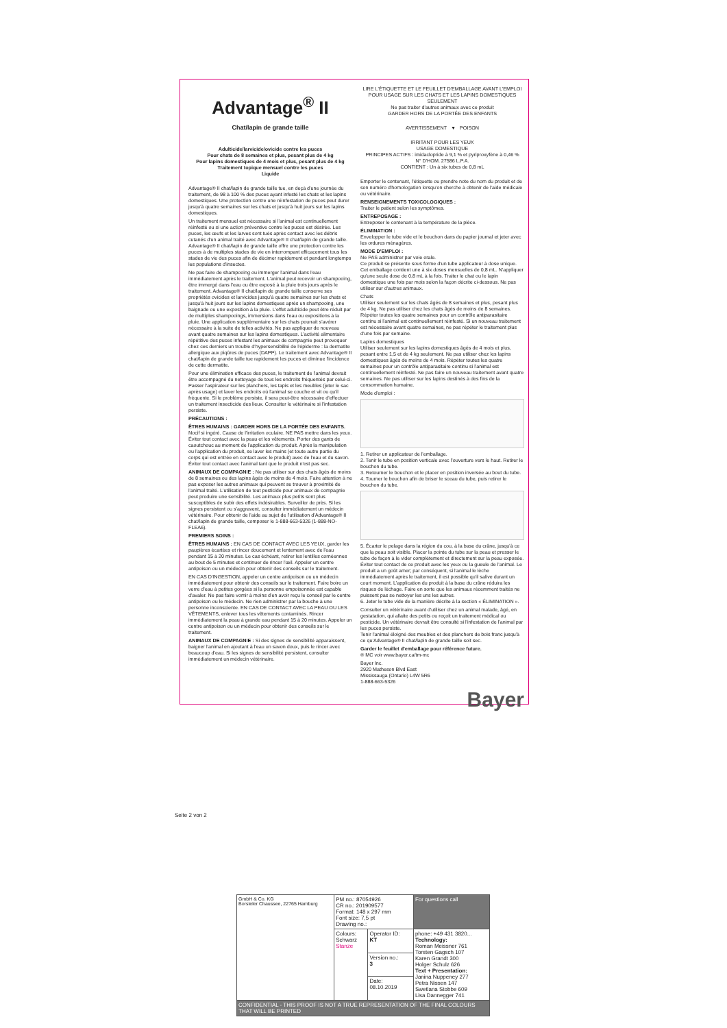Advantage<sup>®</sup> II
Chat/lapin de grande taille
Adulticide/larvicide/ovicide contre les puces
Pour chats de 8 semaines et plus, pesant plus de 4 kg
Pour lapins domestiques de 4 mois et plus, pesant plus de 4 kg
Traitement topique mensuel contre les puces
Liquide
Advantage® II chat/lapin de grande taille tue, en deçà d'une journée du traitement, de 98 à 100 % des puces ayant infesté les chats et les lapins domestiques. Une protection contre une réinfestation de puces peut durer jusqu'à quatre semaines sur les chats et jusqu'à huit jours sur les lapins domestiques.
Un traitement mensuel est nécessaire si l'animal est continuellement réinfesté ou si une action préventive contre les puces est désirée. Les puces, les œufs et les larves sont tués après contact avec les débris cutanés d'un animal traité avec Advantage® II chat/lapin de grande taille. Advantage® II chat/lapin de grande taille offre une protection contre les puces à de multiples stades de vie en interrompant efficacement tous les stades de vie des puces afin de décimer rapidement et pendant longtemps les populations d'insectes.
Ne pas faire de shampooing ou immerger l'animal dans l'eau immédiatement après le traitement. L'animal peut recevoir un shampooing, être immergé dans l'eau ou être exposé à la pluie trois jours après le traitement. Advantage® II chat/lapin de grande taille conserve ses propriétés ovicides et larvicides jusqu'à quatre semaines sur les chats et jusqu'à huit jours sur les lapins domestiques après un shampooing, une baignade ou une exposition à la pluie. L'effet adulticide peut être réduit par de multiples shampooings, immersions dans l'eau ou expositions à la pluie. Une application supplémentaire sur les chats pourrait s'avérer nécessaire à la suite de telles activités. Ne pas appliquer de nouveau avant quatre semaines sur les lapins domestiques. L'activité alimentaire répétitive des puces infestant les animaux de compagnie peut provoquer chez ces derniers un trouble d'hypersensibilité de l'épiderme : la dermatite allergique aux piqûres de puces (DAPP). Le traitement avec Advantage® II chat/lapin de grande taille tue rapidement les puces et diminue l'incidence de cette dermatite.
Pour une élimination efficace des puces, le traitement de l'animal devrait être accompagné du nettoyage de tous les endroits fréquentés par celui-ci. Passer l'aspirateur sur les planchers, les tapis et les meubles (jeter le sac après usage) et laver les endroits où l'animal se couche et vit ou qu'il fréquente. Si le problème persiste, il sera peut-être nécessaire d'effectuer un traitement insecticide des lieux. Consulter le vétérinaire si l'infestation persiste.
PRÉCAUTIONS :
ÊTRES HUMAINS : GARDER HORS DE LA PORTÉE DES ENFANTS. Nocif si ingéré. Cause de l'irritation oculaire. NE PAS mettre dans les yeux. Éviter tout contact avec la peau et les vêtements. Porter des gants de caoutchouc au moment de l'application du produit. Après la manipulation ou l'application du produit, se laver les mains (et toute autre partie du corps qui est entrée en contact avec le produit) avec de l'eau et du savon. Éviter tout contact avec l'animal tant que le produit n'est pas sec.
ANIMAUX DE COMPAGNIE : Ne pas utiliser sur des chats âgés de moins de 8 semaines ou des lapins âgés de moins de 4 mois. Faire attention à ne pas exposer les autres animaux qui peuvent se trouver à proximité de l'animal traité. L'utilisation de tout pesticide pour animaux de compagnie peut produire une sensibilité. Les animaux plus petits sont plus susceptibles de subir des effets indésirables. Surveiller de près. Si les signes persistent ou s'aggravent, consulter immédiatement un médecin vétérinaire. Pour obtenir de l'aide au sujet de l'utilisation d'Advantage® II chat/lapin de grande taille, composer le 1-888-663-5326 (1-888-NO-FLEA6).
PREMIERS SOINS :
ÊTRES HUMAINS : EN CAS DE CONTACT AVEC LES YEUX, garder les paupières écartées et rincer doucement et lentement avec de l'eau pendant 15 à 20 minutes. Le cas échéant, retirer les lentilles cornéennes au bout de 5 minutes et continuer de rincer l'œil. Appeler un centre antipoison ou un médecin pour obtenir des conseils sur le traitement.
EN CAS D'INGESTION, appeler un centre antipoison ou un médecin immédiatement pour obtenir des conseils sur le traitement. Faire boire un verre d'eau à petites gorgées si la personne empoisonnée est capable d'avaler. Ne pas faire vomir à moins d'en avoir reçu le conseil par le centre antipoison ou le médecin. Ne rien administrer par la bouche à une personne inconsciente. EN CAS DE CONTACT AVEC LA PEAU OU LES VÊTEMENTS, enlever tous les vêtements contaminés. Rincer immédiatement la peau à grande eau pendant 15 à 20 minutes. Appeler un centre antipoison ou un médecin pour obtenir des conseils sur le traitement.
ANIMAUX DE COMPAGNIE : Si des signes de sensibilité apparaissent, baigner l'animal en ajoutant à l'eau un savon doux, puis le rincer avec beaucoup d'eau. Si les signes de sensibilité persistent, consulter immédiatement un médecin vétérinaire.
LIRE L'ÉTIQUETTE ET LE FEUILLET D'EMBALLAGE AVANT L'EMPLOI
POUR USAGE SUR LES CHATS ET LES LAPINS DOMESTIQUES
SEULEMENT
Ne pas traiter d'autres animaux avec ce produit
GARDER HORS DE LA PORTÉE DES ENFANTS
AVERTISSEMENT ▼ POISON
IRRITANT POUR LES YEUX
USAGE DOMESTIQUE
PRINCIPES ACTIFS : imidaclopride à 9,1 % et pyriproxyfène à 0,46 %
N° D'HOM. 27586 L.P.A.
CONTIENT : Un à six tubes de 0,8 mL
Emporter le contenant, l'étiquette ou prendre note du nom du produit et de son numéro d'homologation lorsqu'on cherche à obtenir de l'aide médicale ou vétérinaire.
RENSEIGNEMENTS TOXICOLOGIQUES :
Traiter le patient selon les symptômes.
ENTREPOSAGE :
Entreposer le contenant à la température de la pièce.
ÉLIMINATION :
Envelopper le tube vide et le bouchon dans du papier journal et jeter avec les ordures ménagères.
MODE D'EMPLOI :
Ne PAS administrer par voie orale.
Ce produit se présente sous forme d'un tube applicateur à dose unique. Cet emballage contient une à six doses mensuelles de 0,8 mL. N'appliquer qu'une seule dose de 0,8 mL à la fois. Traiter le chat ou le lapin domestique une fois par mois selon la façon décrite ci-dessous. Ne pas utiliser sur d'autres animaux.
Chats
Utiliser seulement sur les chats âgés de 8 semaines et plus, pesant plus de 4 kg. Ne pas utiliser chez les chats âgés de moins de 8 semaines. Répéter toutes les quatre semaines pour un contrôle antiparasitaire continu si l'animal est continuellement réinfesté. Si un nouveau traitement est nécessaire avant quatre semaines, ne pas répéter le traitement plus d'une fois par semaine.
Lapins domestiques
Utiliser seulement sur les lapins domestiques âgés de 4 mois et plus, pesant entre 1,5 et de 4 kg seulement. Ne pas utiliser chez les lapins domestiques âgés de moins de 4 mois. Répéter toutes les quatre semaines pour un contrôle antiparasitaire continu si l'animal est continuellement réinfesté. Ne pas faire un nouveau traitement avant quatre semaines. Ne pas utiliser sur les lapins destinés à des fins de la consommation humaine.
Mode d'emploi :
1. Retirer un applicateur de l'emballage.
2. Tenir le tube en position verticale avec l'ouverture vers le haut. Retirer le bouchon du tube.
3. Retourner le bouchon et le placer en position inversée au bout du tube.
4. Tourner le bouchon afin de briser le sceau du tube, puis retirer le bouchon du tube.
5. Écarter le pelage dans la région du cou, à la base du crâne, jusqu'à ce que la peau soit visible. Placer la pointe du tube sur la peau et presser le tube de façon à le vider complètement et directement sur la peau exposée. Éviter tout contact de ce produit avec les yeux ou la gueule de l'animal. Le produit a un goût amer; par conséquent, si l'animal le lèche immédiatement après le traitement, il est possible qu'il salive durant un court moment. L'application du produit à la base du crâne réduira les risques de léchage. Faire en sorte que les animaux récemment traités ne puissent pas se nettoyer les uns les autres.
6. Jeter le tube vide de la manière décrite à la section « ÉLIMINATION ».
Consulter un vétérinaire avant d'utiliser chez un animal malade, âgé, en gestatation, qui allaite des petits ou reçoit un traitement médical ou pesticide. Un vétérinaire devrait être consulté si l'infestation de l'animal par les puces persiste.
Tenir l'animal éloigné des meubles et des planchers de bois franc jusqu'à ce qu'Advantage® II chat/lapin de grande taille soit sec.
Garder le feuillet d'emballage pour référence future.
® MC voir www.bayer.ca/tm-mc
Bayer Inc.
2920 Matheson Blvd East
Mississauga (Ontario) L4W 5R6
1-888-663-5326
Bayer
Seite 2 von 2
| GmbH & Co. KG Borsteler Chaussee, 22765 Hamburg | PM no.: 87054926 CR no.: 201909577 Format: 148 x 297 mm Font size: 7,5 pt Drawing no.: | | For questions call |
| | Colours: Schwarz Stanze | Operator ID: KT | phone: +49 431 3820... Technology: Roman Meissner 761 Torsten Gagsch 107 Karen Grandt 300 Holger Schulz 626 Text + Presentation: Janina Nuppeney 277 Petra Nissen 147 Swetlana Stobbe 609 Lisa Dannegger 741 |
| | | Version no.: 3 | |
| | | Date: 08.10.2019 | |
| CONFIDENTIAL - THIS PROOF IS NOT A TRUE REPRESENTATION OF THE FINAL COLOURS THAT WILL BE PRINTED | | | |